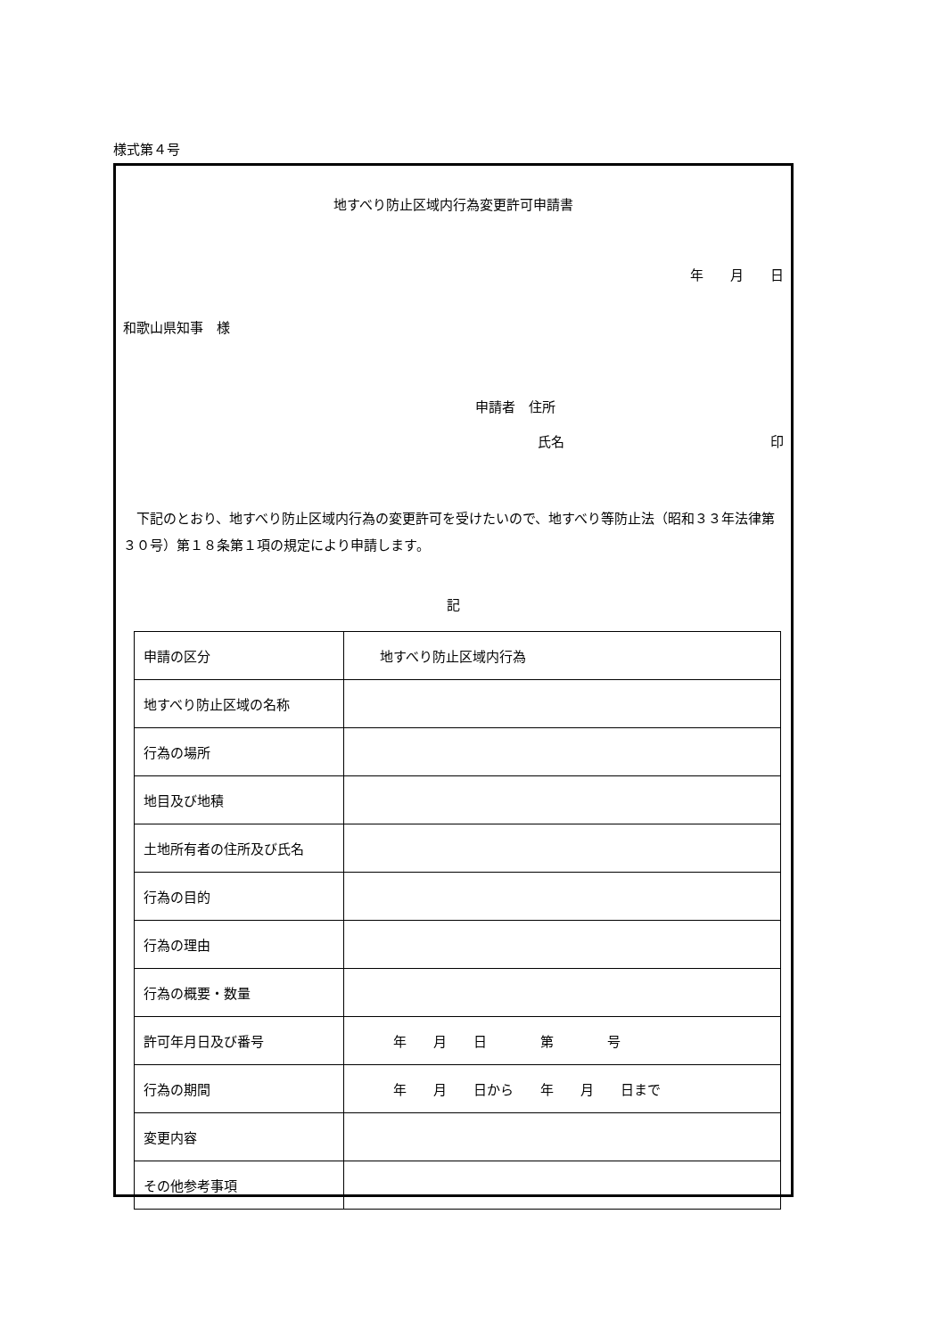様式第４号
地すべり防止区域内行為変更許可申請書
年　　月　　日
和歌山県知事　様
申請者　住所
氏名 印
下記のとおり、地すべり防止区域内行為の変更許可を受けたいので、地すべり等防止法（昭和３３年法律第３０号）第１８条第１項の規定により申請します。
記
| 申請の区分 | 地すべり防止区域内行為 |
| 地すべり防止区域の名称 | |
| 行為の場所 | |
| 地目及び地積 | |
| 土地所有者の住所及び氏名 | |
| 行為の目的 | |
| 行為の理由 | |
| 行為の概要・数量 | |
| 許可年月日及び番号 | 年 月 日 第 号 |
| 行為の期間 | 年 月 日から 年 月 日まで |
| 変更内容 | |
| その他参考事項 | |